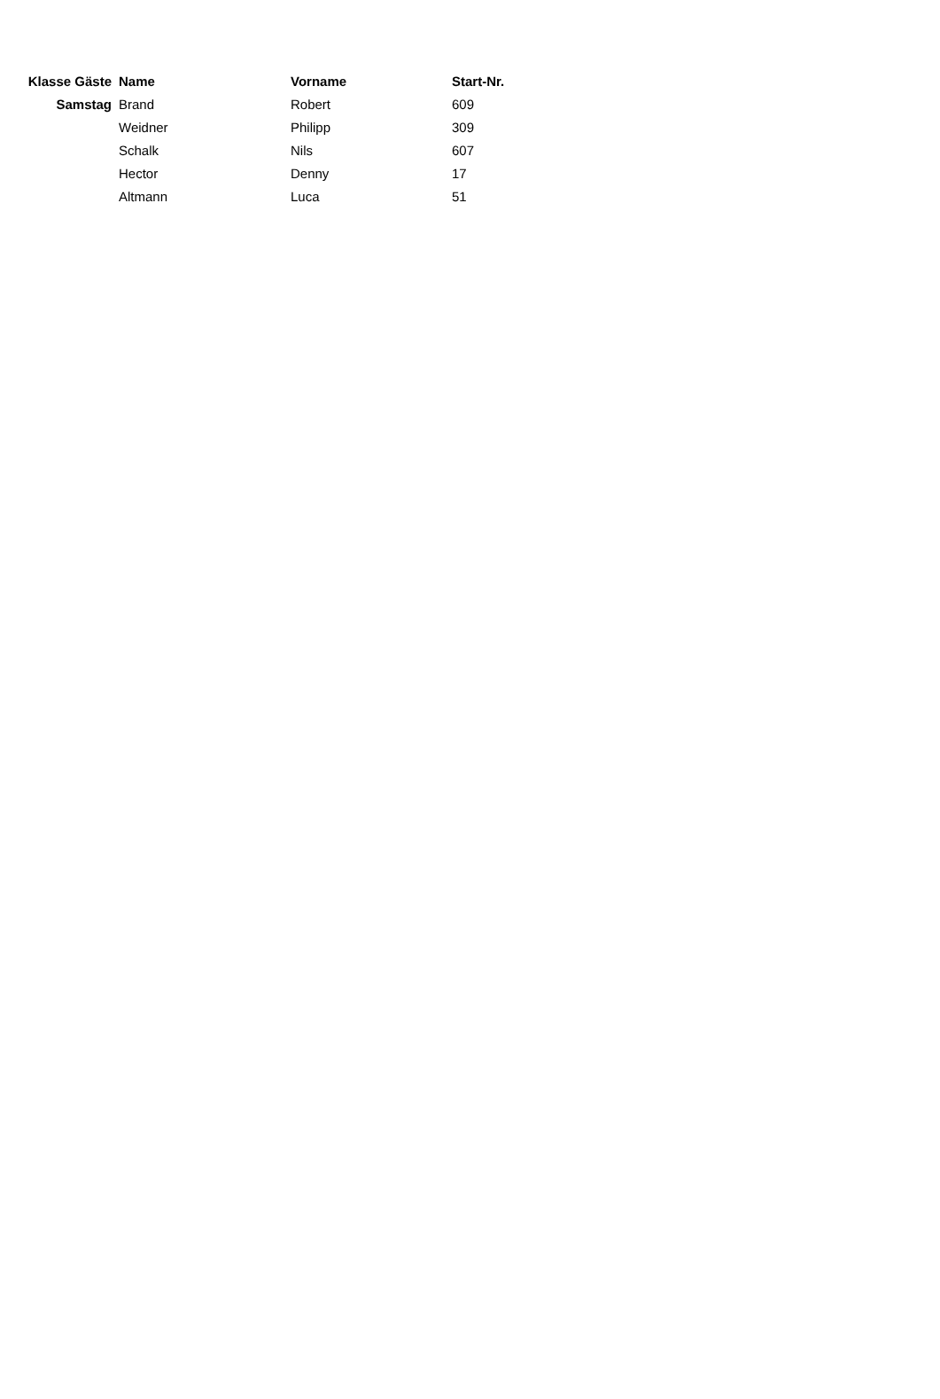| Klasse Gäste | Name | Vorname | Start-Nr. |
| --- | --- | --- | --- |
| Samstag | Brand | Robert | 609 |
| | Weidner | Philipp | 309 |
| | Schalk | Nils | 607 |
| | Hector | Denny | 17 |
| | Altmann | Luca | 51 |